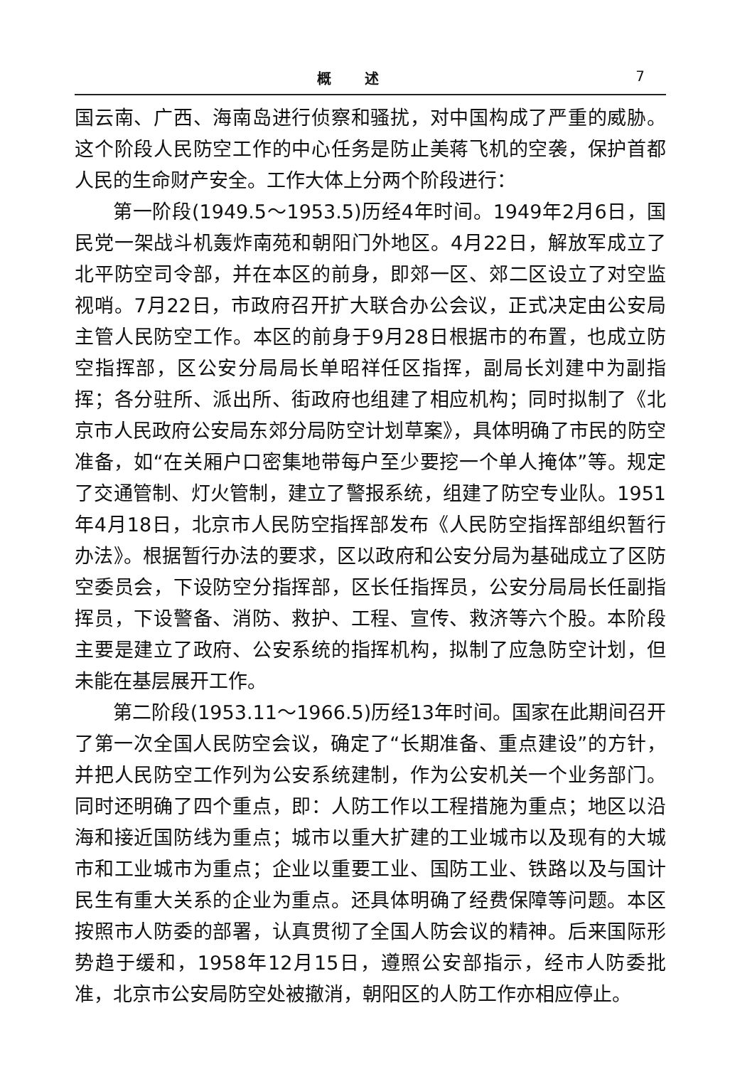概 述 7
国云南、广西、海南岛进行侦察和骚扰，对中国构成了严重的威胁。这个阶段人民防空工作的中心任务是防止美蒋飞机的空袭，保护首都人民的生命财产安全。工作大体上分两个阶段进行：
第一阶段(1949.5～1953.5)历经4年时间。1949年2月6日，国民党一架战斗机轰炸南苑和朝阳门外地区。4月22日，解放军成立了北平防空司令部，并在本区的前身，即郊一区、郊二区设立了对空监视哨。7月22日，市政府召开扩大联合办公会议，正式决定由公安局主管人民防空工作。本区的前身于9月28日根据市的布置，也成立防空指挥部，区公安分局局长单昭祥任区指挥，副局长刘建中为副指挥；各分驻所、派出所、街政府也组建了相应机构；同时拟制了《北京市人民政府公安局东郊分局防空计划草案》，具体明确了市民的防空准备，如“在关厢户口密集地带每户至少要挖一个单人掩体”等。规定了交通管制、灯火管制，建立了警报系统，组建了防空专业队。1951年4月18日，北京市人民防空指挥部发布《人民防空指挥部组织暂行办法》。根据暂行办法的要求，区以政府和公安分局为基础成立了区防空委员会，下设防空分指挥部，区长任指挥员，公安分局局长任副指挥员，下设警备、消防、救护、工程、宣传、救济等六个股。本阶段主要是建立了政府、公安系统的指挥机构，拟制了应急防空计划，但未能在基层展开工作。
第二阶段(1953.11～1966.5)历经13年时间。国家在此期间召开了第一次全国人民防空会议，确定了“长期准备、重点建设”的方针，并把人民防空工作列为公安系统建制，作为公安机关一个业务部门。同时还明确了四个重点，即：人防工作以工程措施为重点；地区以沿海和接近国防线为重点；城市以重大扩建的工业城市以及现有的大城市和工业城市为重点；企业以重要工业、国防工业、铁路以及与国计民生有重大关系的企业为重点。还具体明确了经费保障等问题。本区按照市人防委的部署，认真贯彻了全国人防会议的精神。后来国际形势趋于缓和，1958年12月15日，遵照公安部指示，经市人防委批准，北京市公安局防空处被撤消，朝阳区的人防工作亦相应停止。